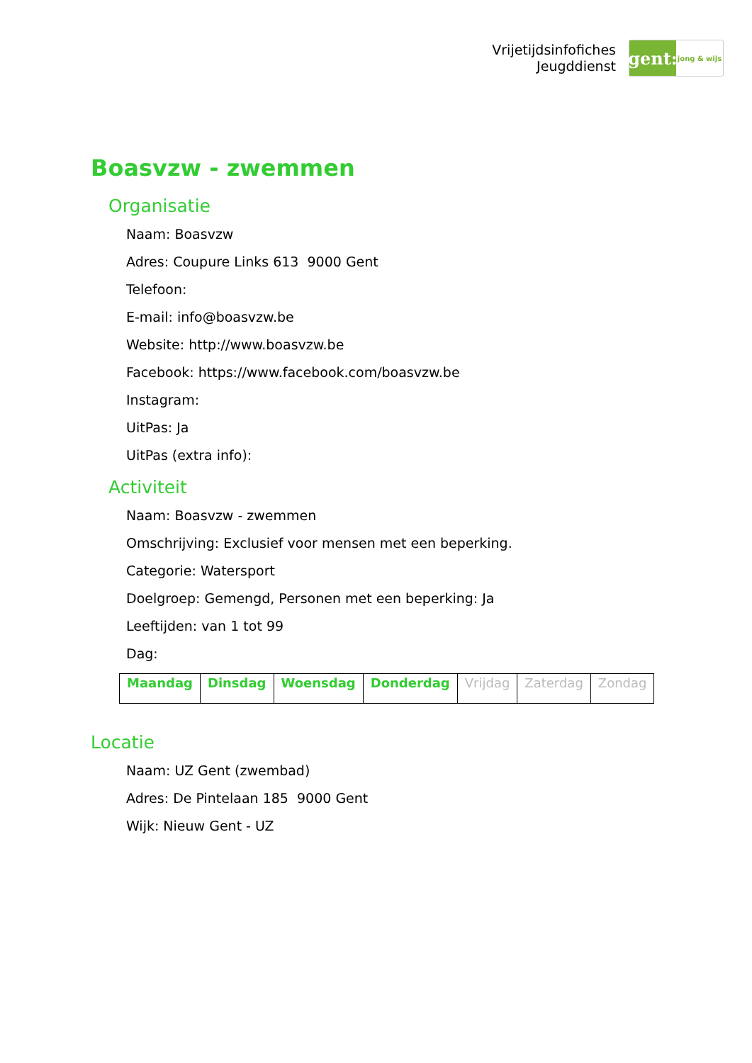Vrijetijdsinfofiches
Jeugddienst
gent:
jong & wijs
Boasvzw - zwemmen
Organisatie
Naam: Boasvzw
Adres: Coupure Links 613 9000 Gent
Telefoon:
E-mail: info@boasvzw.be
Website: http://www.boasvzw.be
Facebook: https://www.facebook.com/boasvzw.be
Instagram:
UitPas: Ja
UitPas (extra info):
Activiteit
Naam: Boasvzw - zwemmen
Omschrijving: Exclusief voor mensen met een beperking.
Categorie: Watersport
Doelgroep: Gemengd, Personen met een beperking: Ja
Leeftijden: van 1 tot 99
Dag:
| Maandag | Dinsdag | Woensdag | Donderdag | Vrijdag | Zaterdag | Zondag |
Locatie
Naam: UZ Gent (zwembad)
Adres: De Pintelaan 185 9000 Gent
Wijk: Nieuw Gent - UZ